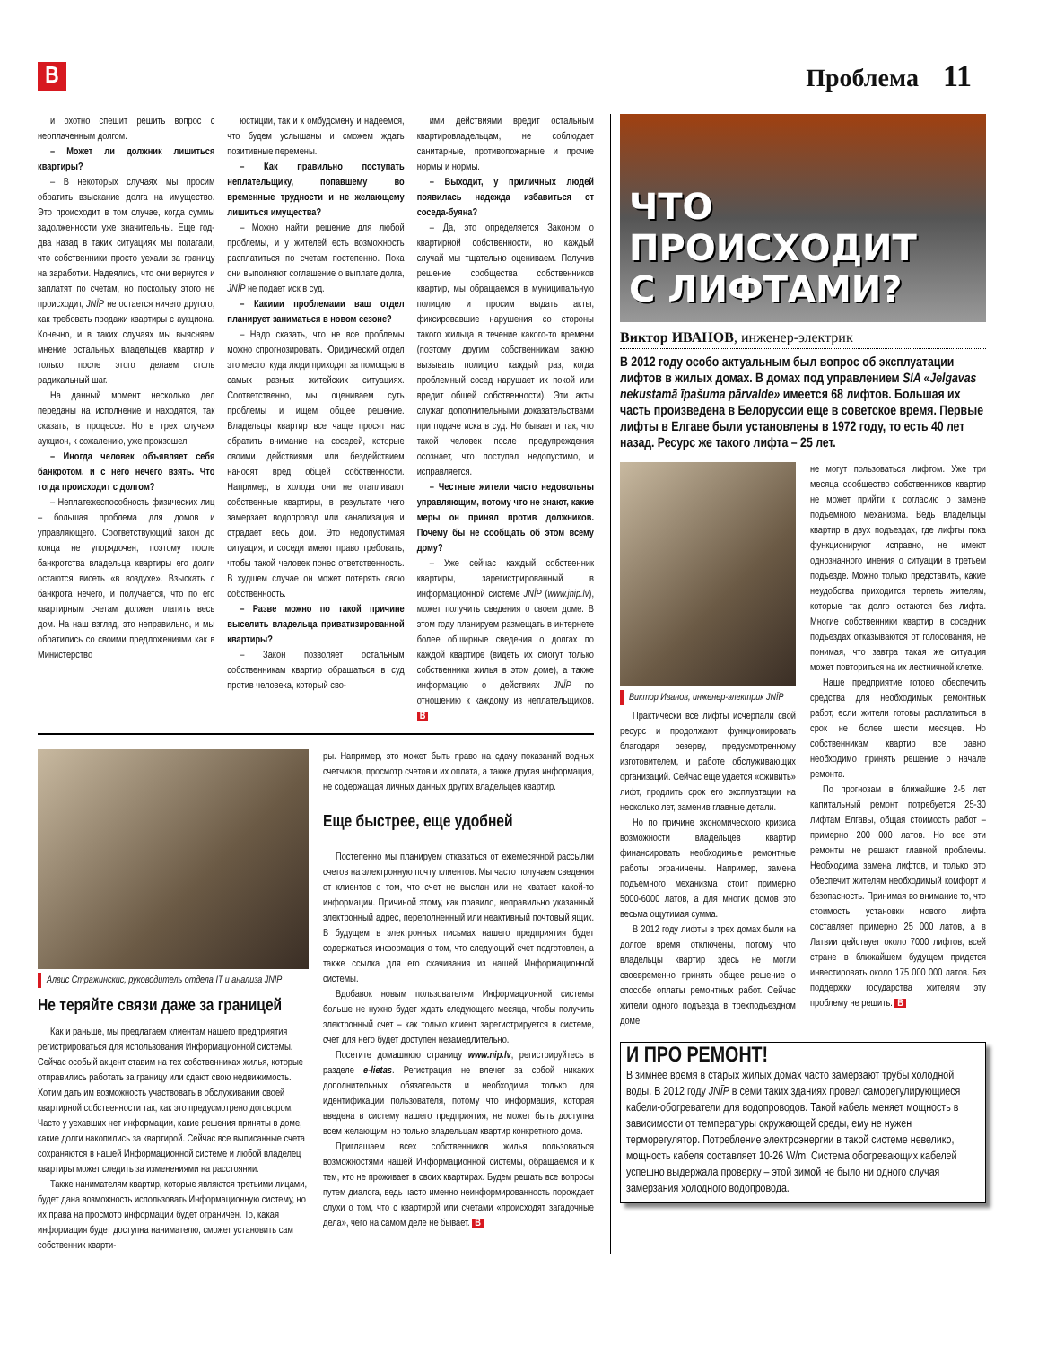B
Проблема 11
и охотно спешит решить вопрос с неоплаченным долгом.
– Может ли должник лишиться квартиры?
– В некоторых случаях мы просим обратить взыскание долга на имущество. Это происходит в том случае, когда суммы задолженности уже значительны. Еще год-два назад в таких ситуациях мы полагали, что собственники просто уехали за границу на заработки. Надеялись, что они вернутся и заплатят по счетам, но поскольку этого не происходит, JNĪP не остается ничего другого, как требовать продажи квартиры с аукциона. Конечно, и в таких случаях мы выясняем мнение остальных владельцев квартир и только после этого делаем столь радикальный шаг.
На данный момент несколько дел переданы на исполнение и находятся, так сказать, в процессе. Но в трех случаях аукцион, к сожалению, уже произошел.
– Иногда человек объявляет себя банкротом, и с него нечего взять. Что тогда происходит с долгом?
– Неплатежеспособность физических лиц – большая проблема для домов и управляющего. Соответствующий закон до конца не упорядочен, поэтому после банкротства владельца квартиры его долги остаются висеть «в воздухе». Взыскать с банкрота нечего, и получается, что по его квартирным счетам должен платить весь дом. На наш взгляд, это неправильно, и мы обратились со своими предложениями как в Министерство
юстиции, так и к омбудсмену и надеемся, что будем услышаны и сможем ждать позитивные перемены.
– Как правильно поступать неплательщику, попавшему во временные трудности и не желающему лишиться имущества?
– Можно найти решение для любой проблемы, и у жителей есть возможность расплатиться по счетам постепенно. Пока они выполняют соглашение о выплате долга, JNĪP не подает иск в суд.
– Какими проблемами ваш отдел планирует заниматься в новом сезоне?
– Надо сказать, что не все проблемы можно спрогнозировать. Юридический отдел это место, куда люди приходят за помощью в самых разных житейских ситуациях. Соответственно, мы оцениваем суть проблемы и ищем общее решение. Владельцы квартир все чаще просят нас обратить внимание на соседей, которые своими действиями или бездействием наносят вред общей собственности. Например, в холода они не отапливают собственные квартиры, в результате чего замерзает водопровод или канализация и страдает весь дом. Это недопустимая ситуация, и соседи имеют право требовать, чтобы такой человек понес ответственность. В худшем случае он может потерять свою собственность.
– Разве можно по такой причине выселить владельца приватизированной квартиры?
– Закон позволяет остальным собственникам квартир обращаться в суд против человека, который сво-
ими действиями вредит остальным квартировладельцам, не соблюдает санитарные, противопожарные и прочие нормы и нормы.
– Выходит, у приличных людей появилась надежда избавиться от соседа-буяна?
– Да, это определяется Законом о квартирной собственности, но каждый случай мы тщательно оцениваем. Получив решение сообщества собственников квартир, мы обращаемся в муниципальную полицию и просим выдать акты, фиксировавшие нарушения со стороны такого жильца в течение какого-то времени (поэтому другим собственникам важно вызывать полицию каждый раз, когда проблемный сосед нарушает их покой или вредит общей собственности). Эти акты служат дополнительными доказательствами при подаче иска в суд. Но бывает и так, что такой человек после предупреждения осознает, что поступал недопустимо, и исправляется.
– Честные жители часто недовольны управляющим, потому что не знают, какие меры он принял против должников. Почему бы не сообщать об этом всему дому?
– Уже сейчас каждый собственник квартиры, зарегистрированный в информационной системе JNĪP (www.jnip.lv), может получить сведения о своем доме. В этом году планируем размещать в интернете более обширные сведения о долгах по каждой квартире (видеть их смогут только собственники жилья в этом доме), а также информацию о действиях JNĪP по отношению к каждому из неплательщиков. B
Алвис Стражинскис, руководитель отдела IT и анализа JNĪP
Не теряйте связи даже за границей
Как и раньше, мы предлагаем клиентам нашего предприятия регистрироваться для использования Информационной системы. Сейчас особый акцент ставим на тех собственниках жилья, которые отправились работать за границу или сдают свою недвижимость. Хотим дать им возможность участвовать в обслуживании своей квартирной собственности так, как это предусмотрено договором. Часто у уехавших нет информации, какие решения приняты в доме, какие долги накопились за квартирой. Сейчас все выписанные счета сохраняются в нашей Информационной системе и любой владелец квартиры может следить за изменениями на расстоянии.
Также нанимателям квартир, которые являются третьими лицами, будет дана возможность использовать Информационную систему, но их права на просмотр информации будет ограничен. То, какая информация будет доступна нанимателю, сможет установить сам собственник кварти-
ры. Например, это может быть право на сдачу показаний водных счетчиков, просмотр счетов и их оплата, а также другая информация, не содержащая личных данных других владельцев квартир.
Еще быстрее, еще удобней
Постепенно мы планируем отказаться от ежемесячной рассылки счетов на электронную почту клиентов. Мы часто получаем сведения от клиентов о том, что счет не выслан или не хватает какой-то информации. Причиной этому, как правило, неправильно указанный электронный адрес, переполненный или неактивный почтовый ящик. В будущем в электронных письмах нашего предприятия будет содержаться информация о том, что следующий счет подготовлен, а также ссылка для его скачивания из нашей Информационной системы.
Вдобавок новым пользователям Информационной системы больше не нужно будет ждать следующего месяца, чтобы получить электронный счет – как только клиент зарегистрируется в системе, счет для него будет доступен незамедлительно.
Посетите домашнюю страницу www.nip.lv, регистрируйтесь в разделе e-lietas. Регистрация не влечет за собой никаких дополнительных обязательств и необходима только для идентификации пользователя, потому что информация, которая введена в систему нашего предприятия, не может быть доступна всем желающим, но только владельцам квартир конкретного дома.
Приглашаем всех собственников жилья пользоваться возможностями нашей Информационной системы, обращаемся и к тем, кто не проживает в своих квартирах. Будем решать все вопросы путем диалога, ведь часто именно неинформированность порождает слухи о том, что с квартирой или счетами «происходят загадочные дела», чего на самом деле не бывает. B
ЧТО
ПРОИСХОДИТ
С ЛИФТАМИ?
Виктор ИВАНОВ, инженер-электрик
В 2012 году особо актуальным был вопрос об эксплуатации лифтов в жилых домах. В домах под управлением SIA «Jelgavas nekustamā īpašuma pārvalde» имеется 68 лифтов. Большая их часть произведена в Белоруссии еще в советское время. Первые лифты в Елгаве были установлены в 1972 году, то есть 40 лет назад. Ресурс же такого лифта – 25 лет.
Виктор Иванов, инженер-электрик JNĪP
Практически все лифты исчерпали свой ресурс и продолжают функционировать благодаря резерву, предусмотренному изготовителем, и работе обслуживающих организаций. Сейчас еще удается «оживить» лифт, продлить срок его эксплуатации на несколько лет, заменив главные детали.
Но по причине экономического кризиса возможности владельцев квартир финансировать необходимые ремонтные работы ограничены. Например, замена подъемного механизма стоит примерно 5000-6000 латов, а для многих домов это весьма ощутимая сумма.
В 2012 году лифты в трех домах были на долгое время отключены, потому что владельцы квартир здесь не могли своевременно принять общее решение о способе оплаты ремонтных работ. Сейчас жители одного подъезда в трехподъездном доме
не могут пользоваться лифтом. Уже три месяца сообщество собственников квартир не может прийти к согласию о замене подъемного механизма. Ведь владельцы квартир в двух подъездах, где лифты пока функционируют исправно, не имеют однозначного мнения о ситуации в третьем подъезде. Можно только представить, какие неудобства приходится терпеть жителям, которые так долго остаются без лифта. Многие собственники квартир в соседних подъездах отказываются от голосования, не понимая, что завтра такая же ситуация может повториться на их лестничной клетке.
Наше предприятие готово обеспечить средства для необходимых ремонтных работ, если жители готовы расплатиться в срок не более шести месяцев. Но собственникам квартир все равно необходимо принять решение о начале ремонта.
По прогнозам в ближайшие 2-5 лет капитальный ремонт потребуется 25-30 лифтам Елгавы, общая стоимость работ – примерно 200 000 латов. Но все эти ремонты не решают главной проблемы. Необходима замена лифтов, и только это обеспечит жителям необходимый комфорт и безопасность. Принимая во внимание то, что стоимость установки нового лифта составляет примерно 25 000 латов, а в Латвии действует около 7000 лифтов, всей стране в ближайшем будущем придется инвестировать около 175 000 000 латов. Без поддержки государства жителям эту проблему не решить. B
И ПРО РЕМОНТ!
В зимнее время в старых жилых домах часто замерзают трубы холодной воды. В 2012 году JNĪP в семи таких зданиях провел саморегулирующиеся кабели-обогреватели для водопроводов. Такой кабель меняет мощность в зависимости от температуры окружающей среды, ему не нужен терморегулятор. Потребление электроэнергии в такой системе невелико, мощность кабеля составляет 10-26 W/m. Система обогревающих кабелей успешно выдержала проверку – этой зимой не было ни одного случая замерзания холодного водопровода.